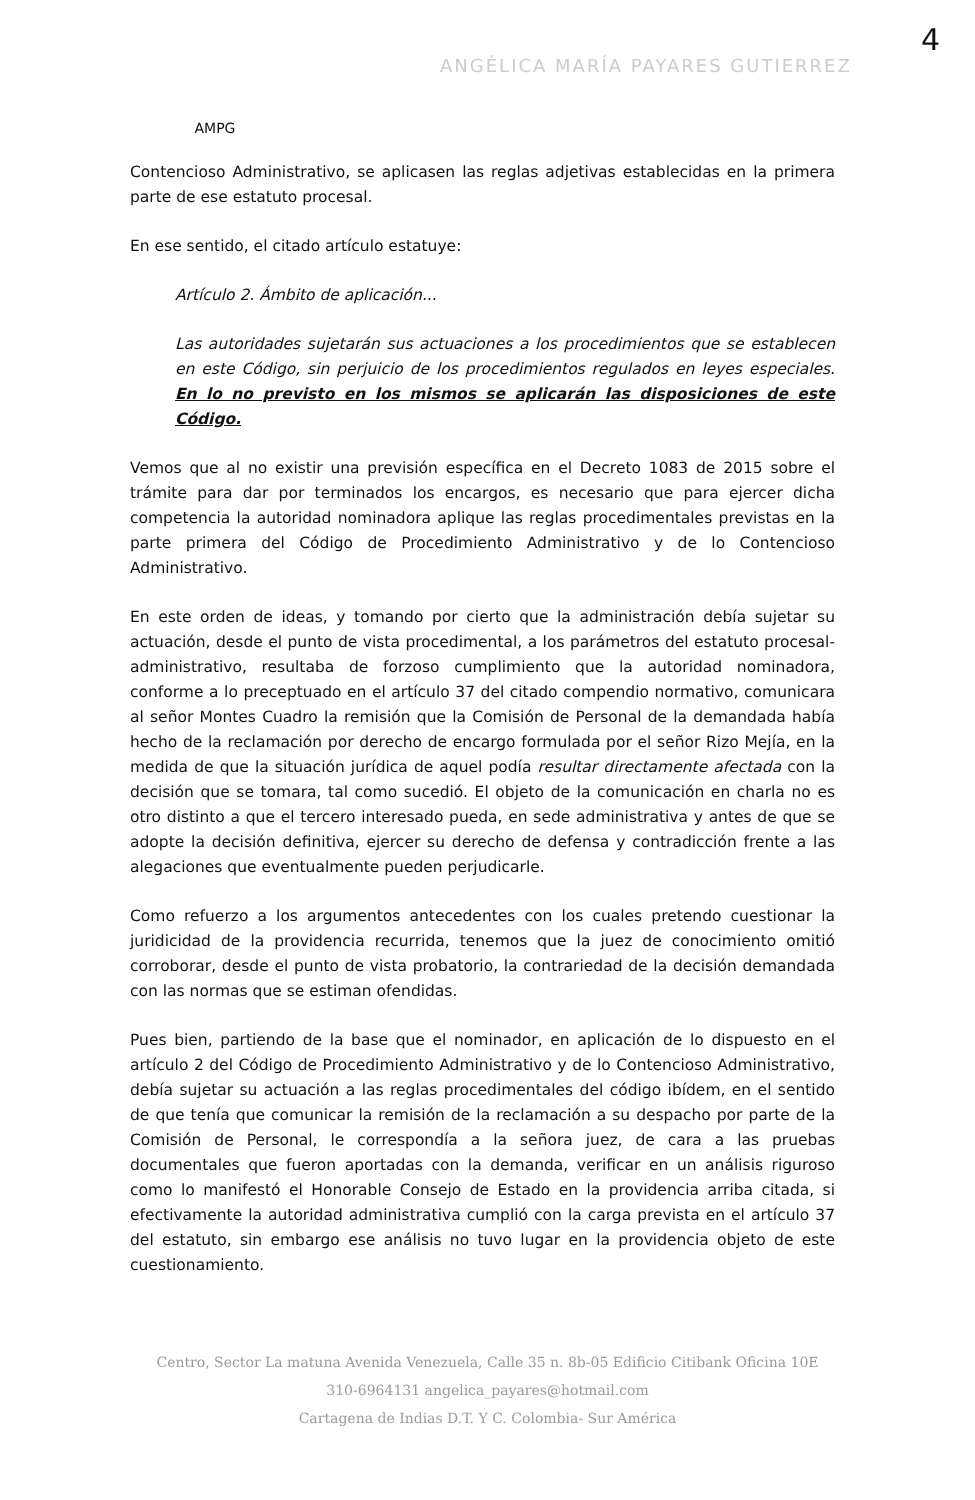4
AMPG
ANGÉLICA MARÍA PAYARES GUTIERREZ
Contencioso Administrativo, se aplicasen las reglas adjetivas establecidas en la primera parte de ese estatuto procesal.
En ese sentido, el citado artículo estatuye:
Artículo 2. Ámbito de aplicación...
Las autoridades sujetarán sus actuaciones a los procedimientos que se establecen en este Código, sin perjuicio de los procedimientos regulados en leyes especiales. En lo no previsto en los mismos se aplicarán las disposiciones de este Código.
Vemos que al no existir una previsión específica en el Decreto 1083 de 2015 sobre el trámite para dar por terminados los encargos, es necesario que para ejercer dicha competencia la autoridad nominadora aplique las reglas procedimentales previstas en la parte primera del Código de Procedimiento Administrativo y de lo Contencioso Administrativo.
En este orden de ideas, y tomando por cierto que la administración debía sujetar su actuación, desde el punto de vista procedimental, a los parámetros del estatuto procesal-administrativo, resultaba de forzoso cumplimiento que la autoridad nominadora, conforme a lo preceptuado en el artículo 37 del citado compendio normativo, comunicara al señor Montes Cuadro la remisión que la Comisión de Personal de la demandada había hecho de la reclamación por derecho de encargo formulada por el señor Rizo Mejía, en la medida de que la situación jurídica de aquel podía resultar directamente afectada con la decisión que se tomara, tal como sucedió. El objeto de la comunicación en charla no es otro distinto a que el tercero interesado pueda, en sede administrativa y antes de que se adopte la decisión definitiva, ejercer su derecho de defensa y contradicción frente a las alegaciones que eventualmente pueden perjudicarle.
Como refuerzo a los argumentos antecedentes con los cuales pretendo cuestionar la juridicidad de la providencia recurrida, tenemos que la juez de conocimiento omitió corroborar, desde el punto de vista probatorio, la contrariedad de la decisión demandada con las normas que se estiman ofendidas.
Pues bien, partiendo de la base que el nominador, en aplicación de lo dispuesto en el artículo 2 del Código de Procedimiento Administrativo y de lo Contencioso Administrativo, debía sujetar su actuación a las reglas procedimentales del código ibídem, en el sentido de que tenía que comunicar la remisión de la reclamación a su despacho por parte de la Comisión de Personal, le correspondía a la señora juez, de cara a las pruebas documentales que fueron aportadas con la demanda, verificar en un análisis riguroso como lo manifestó el Honorable Consejo de Estado en la providencia arriba citada, si efectivamente la autoridad administrativa cumplió con la carga prevista en el artículo 37 del estatuto, sin embargo ese análisis no tuvo lugar en la providencia objeto de este cuestionamiento.
Centro, Sector La matuna Avenida Venezuela, Calle 35 n. 8b-05 Edificio Citibank Oficina 10E
310-6964131 angelica_payares@hotmail.com
Cartagena de Indias D.T. Y C. Colombia- Sur América